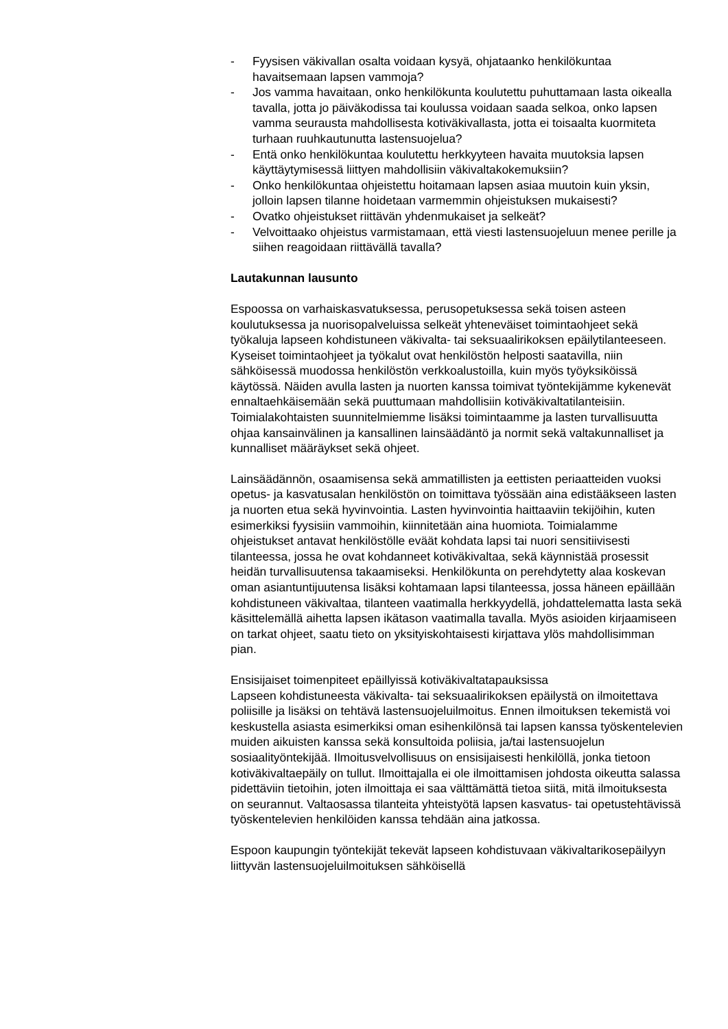- Fyysisen väkivallan osalta voidaan kysyä, ohjataanko henkilökuntaa havaitsemaan lapsen vammoja?
- Jos vamma havaitaan, onko henkilökunta koulutettu puhuttamaan lasta oikealla tavalla, jotta jo päiväkodissa tai koulussa voidaan saada selkoa, onko lapsen vamma seurausta mahdollisesta kotiväkivallasta, jotta ei toisaalta kuormiteta turhaan ruuhkautunutta lastensuojelua?
- Entä onko henkilökuntaa koulutettu herkkyyteen havaita muutoksia lapsen käyttäytymisessä liittyen mahdollisiin väkivaltakokemuksiin?
- Onko henkilökuntaa ohjeistettu hoitamaan lapsen asiaa muutoin kuin yksin, jolloin lapsen tilanne hoidetaan varmemmin ohjeistuksen mukaisesti?
- Ovatko ohjeistukset riittävän yhdenmukaiset ja selkeät?
- Velvoittaako ohjeistus varmistamaan, että viesti lastensuojeluun menee perille ja siihen reagoidaan riittävällä tavalla?
Lautakunnan lausunto
Espoossa on varhaiskasvatuksessa, perusopetuksessa sekä toisen asteen koulutuksessa ja nuorisopalveluissa selkeät yhteneväiset toimintaohjeet sekä työkaluja lapseen kohdistuneen väkivalta- tai seksuaalirikoksen epäilytilanteeseen. Kyseiset toimintaohjeet ja työkalut ovat henkilöstön helposti saatavilla, niin sähköisessä muodossa henkilöstön verkkoalustoilla, kuin myös työyksiköissä käytössä. Näiden avulla lasten ja nuorten kanssa toimivat työntekijämme kykenevät ennaltaehkäisemään sekä puuttumaan mahdollisiin kotiväkivaltatilanteisiin. Toimialakohtaisten suunnitelmiemme lisäksi toimintaamme ja lasten turvallisuutta ohjaa kansainvälinen ja kansallinen lainsäädäntö ja normit sekä valtakunnalliset ja kunnalliset määräykset sekä ohjeet.
Lainsäädännön, osaamisensa sekä ammatillisten ja eettisten periaatteiden vuoksi opetus- ja kasvatusalan henkilöstön on toimittava työssään aina edistääkseen lasten ja nuorten etua sekä hyvinvointia. Lasten hyvinvointia haittaaviin tekijöihin, kuten esimerkiksi fyysisiin vammoihin, kiinnitetään aina huomiota. Toimialamme ohjeistukset antavat henkilöstölle eväät kohdata lapsi tai nuori sensitiivisesti tilanteessa, jossa he ovat kohdanneet kotiväkivaltaa, sekä käynnistää prosessit heidän turvallisuutensa takaamiseksi. Henkilökunta on perehdytetty alaa koskevan oman asiantuntijuutensa lisäksi kohtamaan lapsi tilanteessa, jossa häneen epäillään kohdistuneen väkivaltaa, tilanteen vaatimalla herkkyydellä, johdattelematta lasta sekä käsittelemällä aihetta lapsen ikätason vaatimalla tavalla. Myös asioiden kirjaamiseen on tarkat ohjeet, saatu tieto on yksityiskohtaisesti kirjattava ylös mahdollisimman pian.
Ensisijaiset toimenpiteet epäillyissä kotiväkivaltatapauksissa
Lapseen kohdistuneesta väkivalta- tai seksuaalirikoksen epäilystä on ilmoitettava poliisille ja lisäksi on tehtävä lastensuojeluilmoitus. Ennen ilmoituksen tekemistä voi keskustella asiasta esimerkiksi oman esihenkilönsä tai lapsen kanssa työskentelevien muiden aikuisten kanssa sekä konsultoida poliisia, ja/tai lastensuojelun sosiaalityöntekijää. Ilmoitusvelvollisuus on ensisijaisesti henkilöllä, jonka tietoon kotiväkivaltaepäily on tullut. Ilmoittajalla ei ole ilmoittamisen johdosta oikeutta salassa pidettäviin tietoihin, joten ilmoittaja ei saa välttämättä tietoa siitä, mitä ilmoituksesta on seurannut. Valtaosassa tilanteita yhteistyötä lapsen kasvatus- tai opetustehtävissä työskentelevien henkilöiden kanssa tehdään aina jatkossa.
Espoon kaupungin työntekijät tekevät lapseen kohdistuvaan väkivaltarikosepäilyyn liittyvän lastensuojeluilmoituksen sähköisellä